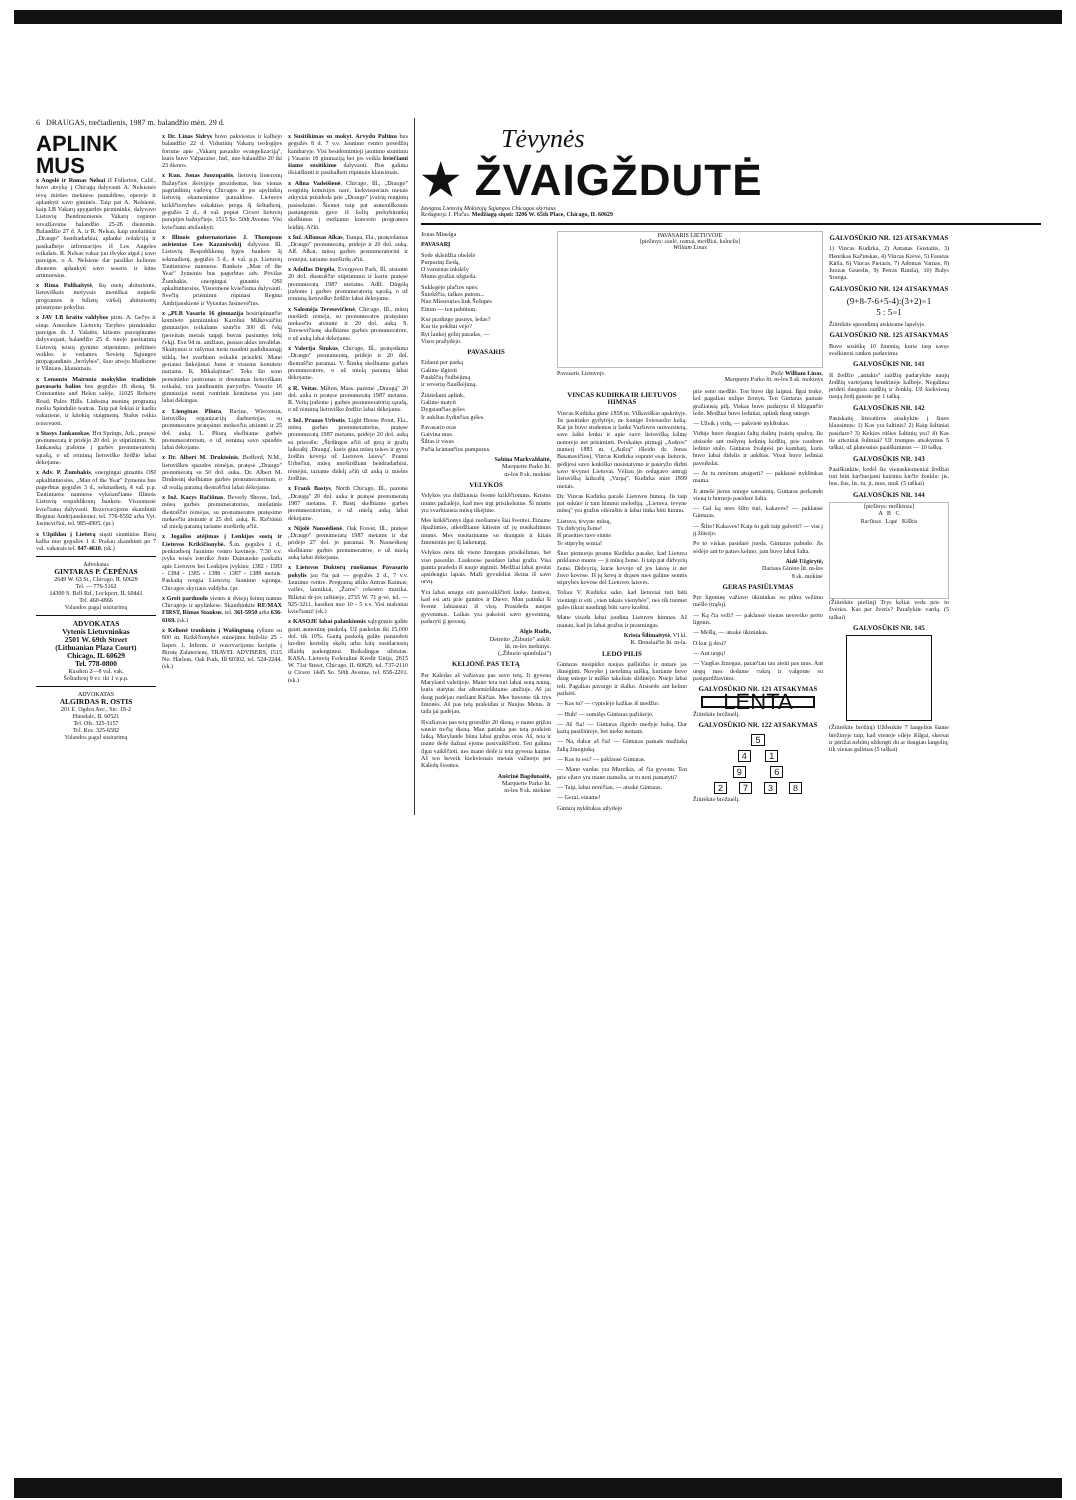6 DRAUGAS, trečiadienis, 1987 m. balandžio mėn. 29 d.
APLINK
MUS
x Angelė ir Romas Nelsai iš Fullerton, Calif., buvo atvykę į Chicagą dalyvauti A. Nelsienės tėvų mirties metinėse pamaldose, operoje ir aplankyti savo giminės. Taip pat A. Nelsienė, kaip LB Vakarų apygardos pirmininkė, dalyvavo Lietuvių Bendruomenės Vakarų regiono suvažiavime balandžio 25-26 dienomis. Balandžio 27 d. A. ir R. Nelsai, kaip nuolatiniai „Draugo" bendradarbiai, aplankė redakciją ir pasikalbėjo informacijos iš Los Angeles reikalais. R. Nelsas vakar jau išvyko atgal į savo pareigas, o A. Nelsienė dar pasiliko kelioms dienoms aplankyti savo seseris ir kitus artimuosius.
x Rima Polikaitytė, šių metų abiturientė, lietuviškais motyvais meniškai nupiešė programos ir bilietų viršelį abiturientų pristatymo pokyliui.
x JAV LB krašto valdybos pirm. A. Gečys ir einąs Amerikos Lietuvių Tarybos pirmininko pareigas dr. J. Valaitis, kitiems pareigūnams dalyvaujant, balandžio 25 d. turėjo pasitarimą Lietuvių teisių gynimo stiprinimo, politinės veiklos ir vedamos Sovietų Sąjungos propagandinės „brolybės", šiuo atveju Madisono ir Vilniaus, klausimais.
x Lemonto Maironio mokyklos tradicinis pavasario balius bus gegužės 16 dieną, St. Constantine and Helen salėje, 11025 Roberts Road, Palos Hills. Linksmą meninę programą ruošia Spindulio teatras. Taip pat šokiai ir karšta vakarienė, ir kitokių staigmenų. Stalus reikia rezervuoti.
x Stasys Jankauskas, Hot Springs, Ark., pratęsė prenumeratą ir pridėjo 20 dol. jo stiprinimui. St. Jankauską įrašome į garbės prenumeratorių sąrašą, o už rėmimą lietuviško žodžio labai dėkojame.
x Adv. P. Žumbakis, energingai ginantis OSI apkaltintuosius, „Man of the Year" žymeniu bus pagerbtas gegužės 3 d., sekmadienį, 4 val. p.p. Tautiniuose namuose vyksiančiame Illinois Lietuvių respublikonų bankete. Visuomenė kviečiama dalyvauti. Rezervacijoms skambinti Reginai Andrijauskienei, tel. 776-6592 arba Vyt. Jasinevičiui, tel. 985-4905. (pr.)
x Užpildau į Lietuvą siųsti siuntinius Rusų kalba nuo gegužės 1 d. Prašau skambinti po 7 val. vakarais tel. 847-4610. (sk.)
Advokatas
GINTARAS P. ČEPĖNAS
2649 W. 63 St., Chicago, IL 60629
Tel. — 776-5162
14300 S. Bell Rd., Lockport, IL 60441
Tel. 460-4866
Valandos pagal susitarimą
ADVOKATAS
Vytenis Lietuvninkas
2501 W. 69th Street
(Lithuanian Plaza Court)
Chicago, IL 60629
Tel. 778-0800
Kasdien 2—8 val. vak.
Šeštadienį 9 v.r. iki 1 v.p.p.
ADVOKATAS
ALGIRDAS R. OSTIS
201 E. Ogden Ave., Ste. 18-2
Hinsdale, IL 60521
Tel. Ofs. 325-3157
Tel. Rez. 325-6582
Valandos pagal susitarimą
x Dr. Linas Sidrys buvo pakviestas ir kalbėjo balandžio 22 d. Vidurinių Vakarų teologijos forume apie „Vakarų pasaulio evangelizaciją", kuris buvo Valparaiso, Ind., nuo balandžio 20 iki 23 dienos.
x Kun. Jonas Juozupaitis, lietuvių liuteronų Bažnyčios išeivijoje prezidentas, bus vienas pagrindinių vadovų Chicagos ir jos apylinkių lietuvių ekumeninėse pamaldose. Lietuvos krikščionybės sukakties proga šį šeštadienį, gegužės 2 d., 4 val. popiet Cicero lietuvių parapijos bažnyčioje, 1515 So. 50th Avenue. Visi kviečiami atsilankyti.
x Illinois gubernatoriaus J. Thompson asistentas Leo Kazaniwskij dalyvaus Ill. Lietuvių Respublikonų lygos bankete šį sekmadienį, gegužės 3 d., 4 val. p.p. Lietuvių Tautiniuose namuose. Bankete „Man of the Year" žymeniu bus pagerbtas adv. Povilas Žumbakis, energingai ginantis OSI apkaltintuosius. Visuomenė kviečiama dalyvauti. Svečių priėmimu rūpinasi Regina Andrijauskienė ir Vytautas Jasinevičius.
x „PLB Vasario 16 gimnazija besirūpinančio komiteto pirmininkui Karoliui Milkovaičiui gimnazijos reikalams siunčiu 300 dl. čekį (pereitais metais taipgi buvau pasiuntęs tokį čekį). Esu 94 m. amžiaus, pusiau aklas invalidas. Skaitymui ir rašymui turiu naudoti padidinamąjį stiklą, bet svarbiam reikalui prisidėti. Mano geriausi linkėjimai Jums ir visiems komiteto nariams. K. Mikalajūnas". Toks šio seno pensininko jautrumas ir dosnumas lietuviškam reikalui, yra jaudinantis pavyzdys. Vasario 16 gimnazijai remti centrinis komitetas yra jam labai dėkingas.
x Lionginas Pliura, Racine, Wisconsin, lietuviškų organizacijų darbuotojas, su prenumeratos pratęsimo mokesčiu atsiuntė ir 25 dol. auką. L. Pliurą skelbiame garbės prenumeratorium, o už rėmimą savo spaudos labai dėkojame.
x Dr. Albert M. Drukteinis, Bedford, N.M., lietuviškos spaudos rėmėjas, pratęsė „Draugo" prenumeratą su 50 dol. auka. Dr. Albert M. Drukteinį skelbiame garbės prenumeratorium, o už realią paramą dienraščiui labai dėkojame.
x Inž. Kazys Račiūnas, Beverly Shores, Ind., mūsų garbės prenumeratorius, nuolatinis dienraščio rėmėjas, su prenumeratos pratęsimo mokesčiu atsiuntė ir 25 dol. auką. K. Račiūnui už mielą paramą tariame nuoširdų ačiū.
x Jogailos atėjimas į Lenkijos sostą ir Lietuvos Krikščionybė. Š.m. gegužės 1 d., penktadienį Jaunimo centro kavinėje, 7:30 v.v. įvyks teisės istoriko Jono Dainausko paskaita apie Lietuvos bei Lenkijos įvykius: 1382 - 1383 - 1384 - 1385 - 1386 - 1387 - 1388 metais. Paskaitą rengia Lietuvių Jaunimo sąjunga, Chicagos skyriaus valdyba. (pr.
x Greit parduodu vienos ir dviejų šeimų namus Chicagoje ir apylinkėse. Skambinkite RE/MAX FIRST, Rimas Stankus, tel. 361-5950 arba 636-6169. (sk.)
x Kelionė traukiniu į Wašingtoną ryšium su 600 m. Krikščionybės minėjimu birželio 25 - liepos 1. Inform. ir rezervacijoms kreiptis į Birutę Zalatorienę, TRAVEL ADVISERS, 1515 No. Harlem, Oak Park, Ill 60302, tel. 524-2244. (sk.)
x Susitikimas su mokyt. Arvydu Paltinu bus gegužės 8 d. 7 v.v. Jaunimo centro posėdžių kambaryje. Visi besidomintieji jaunimo siuntimu į Vasario 16 gimnaziją bei jos veikla kviečiami šiame susitikime dalyvauti. Bus galima išsiaiškinti ir pasikalbėti rūpimais klausimais.
x Alina Vadeišienė, Chicago, Ill., „Draugo" renginių komisijos narė, kiekvieneriais metais atkyviai prisideda prie „Draugo" įvairių renginių pasisekimo. Šiemet taip pat asmeniškomis pastangomis gavo iš kelių prekybininkų skelbimus į ruošiamo koncerto programos leidinį. Ačiū.
x Inž. Alfonsas Alkas, Tampa, Fla., pratęsdamas „Draugo" prenumeratą, pridėjo ir 20 dol. auką. Alf. Alkai, mūsų garbės prenumeratoriui ir rėmėjui, tariame nuoširdų ačiū.
x Adolfas Dirgėla, Evergreen Park, Ill, atsiuntė 20 dol. dienraščio stiprinimui ir kartu pratęsė prenumeratą 1987 metams. Adlf. Dirgėlą įrašome į garbės prenumeratorių sąrašą, o už rėmimą lietuviško žodžio labai dėkojame.
x Salomėja Teresevičienė, Chicago, Ill., mūsų nuoširdi rėmėja, su prenumeratos pratęsimo mokesčiu atsiuntė ir 20 dol. auką S. Teresevičienę skelbiame garbės prenumeratore, o už auką labai dėkojame.
x Valerija Šimkus, Chicago, Ill., pratęsdama „Draugo" prenumeratą, pridėjo ir 20 dol. dienraščio paramai. V. Šimkų skelbiame garbės prenumeratore, o už mielą paramą labai dėkojame.
x R. Veitas, Milton, Mass. parėmė „Draugą" 20 dol. auka ir pratęsė prenumeratą 1987 metams. R. Veitą įrašome į garbės prenumeratorių sąrašą, o už rėmimą lietuviško žodžio labai dėkojame.
x Inž. Pranas Urbutis, Light House Point, Fla., mūsų garbės prenumeratorius, pratęsė prenumeratą 1987 metams, pridėjo 20 dol. auką su prierašu: „Širdingas ačiū už gerą ir gražų laikraštį ‚Draugą', kuris gina mūsų teises ir gyvu žodžiu kovoja už Lietuvos laisvę". Pranui Urbučiui, mūsų nuoširdžiam bendradarbiui, rėmėjui, tariame didelį ačiū už auką ir mielus žodžius.
x Frank Bastys, North Chicago, Ill., parėmė „Draugą" 20 dol. auka ir pratęsė prenumeratą 1987 metams. F. Bastį skelbiame garbės prenumeratorium, o už mielą auką labai dėkojame.
x Nijolė Nausėdienė, Oak Forest, Ill., pratęsė „Draugo" prenumeratą 1987 metams ir dar pridėjo 27 dol. jo paramai. N. Nausėdienę skelbiame garbės prenumeratore, o už mielą auką labai dėkojame.
x Lietuvos Dukterų ruošiamas Pavasario pokylis jau čia pat — gegužės 2 d., 7 v.v. Jaunimo centre. Programą atliks Antras Kaimas; vaišės, laimikiai, „Žaros" orkestro muzika. Bilietai dr-jos raštinėje, 2735 W. 71 g-vė, tel. — 925-3211, kasdien nuo 10 - 5 v.v. Visi maloniai kviečiami! (sk.)
x KASOJE labai palankiomis sąlygomis galite gauti asmeninę paskolą. Už paskolas iki 15,000 dol. tik 10%. Gautą paskolą galite panaudoti kredito kortelių skolų arba kitų susidariusių išlaidų padengimui. Reikalingas užstatas. KASA, Lietuvių Federalinė Kredit Unija, 2615 W. 71st Street, Chicago, IL 60629, tel. 737-2110 ir Cicero 1445 So. 50th Avenue, tel. 656-2201. (sk.)
Tėvynės
★ ŽVAIGŽDUTĖ
Įsteigtas Lietuvių Mokytojų Sąjungos Chicagos skyriaus
Redaguoja J. Plačas. Medžiagą siųsti: 3206 W. 65th Place, Chicago, IL 60629
Jonas Minelga
PAVASARĮ
Sode skleidžia obelėlė
Purpurinį žiedą,
O varnėnas inkilėly
Mums gražiai užgieda.
Suklegėjo plačios upės:
Šniokščia, taškos putom...
Nuo Missouries link Šešupės
Eitum — ten pabūtum.
Kur pradingo pusnys, ledas?
Kur tie pokštai vėjo?
Ryt lankoj gėlių paradas, —
Visos pražydėjo.
PAVASARIS
Eidami per parką
Galime išgirsti
Paukščių čiulbėjimą
ir voverių čiauškėjimą.
Žiūrėdami aplink,
Galime matyti
Dygstančias gėles
Ir aukštas žydinčias gėles.
Pavasario oras
Gaivina mus.
Šiltas ir visus
Pučia krintančius pumpurus.
Sabina Markvaldaitė,
Marquette Parko lit.
m-los 8 sk. mokinė
VELYKOS
Velykos yra didžiausia šventė krikščionims. Kristus mums pažadėjo, kad mes irgi prisikelsime. Ši mintis yra svarbiausia mūsų tikėjime.
Mes krikščionys ilgai ruošiamės šiai šventei. Einame išpažinties, atleidžiame kitiems už jų nusikaltimus mums. Mes susitariname su draugais ir kitais žmonėmis per šį laikotarpį.
Velykos nėra tik vieno žmogaus prisikėlimas, bet viso pasaulio. Laukuose pasidaro labai gražu. Visa gamta pradeda iš naujo atgimti. Medžiai labai greitai apsidengia lapais. Maži gyvulėliai išeina iš savo urvų.
Yra labai smagu eiti pasivaikščioti lauke. Jautiesi, kad esi arti prie gamtos ir Dievo. Man patinka ši šventė labiausiai iš visų. Prasideda naujas gyvenimas. Laikas yra pakeisti savo gyvenimą, padaryti jį geresnį.
Algis Rudis,
Detroito „Žiburio" aukšt.
lit. m-los mokinys.
(„Žiburio spinduliai")
KELIONĖ PAS TETĄ
Per Kalėdas aš važiavau pas savo tetą. Ji gyvena Maryland valstijoje. Mano teta turi labai seną namą, kuris statytas dar aštuonioliktame amžiuje. Aš jai daug padėjau ruošiant Kūčias. Mes buvome tik trys žmonės. Aš pas tetą praleidau ir Naujus Metus. Ir tada jai padėjau.
Išvažiavau pas tetą gruodžio 20 dieną, o namo grįžau sausio trečią dieną. Man patinka pas tetą praleisti laiką. Marylande būna labai gražus oras. Aš, teta ir mano dėdė dažnai ėjome pasivaikščioti. Ten galima ilgai vaikščioti, nes mano dėdė ir teta gyvena kaime. Aš ten beveik kiekvienais metais važiuoju per Kalėdų šventes.
Aušrinė Bagdonaitė,
Marquette Parko lit.
m-los 8 sk. mokinė
PAVASARIS LIETUVOJE
[piešinys: saulė, namai, medžiai, kalnelis]
William Linas
Pavasaris Lietuvoje. Piešė William Linas,
Marquette Parko lit. m-los 8 sk. mokinys
VINCAS KUDIRKA IR LIETUVOS HIMNAS
Vincas Kudirka gimė 1858 m. Vilkaviškio apskrityje. Jis pasirinko gydytojo, ne kunigo šviesuolio kelią. Kai jis buvo studentas ir lankė Varšuvos universitetą, save laikė lenku ir apie savo lietuvišką kilmę nenorėjo net prisiminti. Perskaitęs pirmąjį „Aušros" numerį 1883 m. („Aušrą" išleido dr. Jonas Basanavičius), Vincas Kudirka suprato esąs lietuvis, gėdijosi savo lenkiško nusistatymo ir pasiryžo dirbti savo tėvynei Lietuvai. Vėliau jis redagavo antrąjį lietuvišką laikraštį „Varpą". Kudirka mirė 1899 metais.
Dr. Vincas Kudirka parašė Lietuvos himną. Jis taip pat sukūrė ir tam himnui melodiją. „Lietuva, tėvyne mūsų" yra gražus eilėraštis ir labai tinka būti himnu.
Lietuva, tėvyne mūsų,
Tu didvyrių žeme!
Iš praeities tavo sūnūs
Te stiprybę semia!
Šiuo pirmuoju posmu Kudirka pasako, kad Lietuva priklauso mums — ji mūsų žemė. Ji taip pat didvyrių žemė. Didvyrių, kurie kovojo už jos laisvę ir net žuvo kovose. Iš jų kovų ir drąsos mes galime semtis stiprybės kovose dėl Lietuvos laisvės.
Toliau V. Kudirka sako, kad lietuviai turi būti vieningi ir eiti „vien takais vienybės", nes tik tuomet galės tikrai naudingi būti savo kraštui.
Mane visada labai jaudina Lietuvos himnas. Aš manau, kad jis labai gražus ir prasmingas.
Krista Šilimaitytė, VI kl.
K. Donelaičio lit. m-la.
LEDO PILIS
Gintaras nusipirko naujas pašliūžas ir nutarė jas išmėginti. Nuvyko į netolimą mišką, kuriame buvo daug sniego ir miško takeliais slidinėjo. Nuėjo labai toli. Pagaliau pavargo ir išalko. Atsisėdo ant kelmo pailsėti.
— Kas tu? — cyptelėjo kažkas iš medžio.
— Huh! — sumišęs Gintaras pažiūrėjo.
— Aš čia! — Gintaras išgirdo medyje balsą. Dar kartą pasižiūrėjo, bet nieko nematė.
— Na, dabar aš čia! — Gintaras pamatė mažiuką žalią žmogiuką.
— Kas tu esi? — paklausė Gintaras.
— Mano vardas yra Murzikis, aš čia gyvenu. Ten prie ežero yra mano namelis, ar tu nori pamatyti?
— Taip, labai norėčiau, — atsakė Gintaras.
— Gerai, einame!
Gintarą nykštukas atlydėjo
prie seno medžio. Ten buvo ilgi laiptai. Ilgai truko, kol pagaliau nulipo žemyn. Ten Gintaras pamatė gražiausią pilį. Viskas buvo padaryta iš blizgančio ledo. Medžiai buvo lediniai, aplink daug sniego.
— Užeik į vidų, — pakvietė nykštukas.
Viduje buvo daugiau šaltų daiktų įvairių spalvų. Jie atsisėdo ant mėlynų ledinių kėdžių, prie raudono ledinio stalo. Gintaras žvalgėsi po kambarį, kuris buvo labai didelis ir aukštas. Visur buvo lediniai paveikslai.
— Ar tu norėtum atsigerti? — paklausė nykštukas mama.
Ji atnešė jiems sniego sausainių. Gintaras perkando vieną ir burnoje pasidarė šalta.
— Gal ką nors šilto turi, kakavos? — paklausė Gintaras.
— Šilto! Kakavos! Kaip tu gali taip galvoti? — visi į jį žiūrėjo.
Po to viskas pasidarė juoda. Gintaras pabudo. Jis sėdėjo ant to paties kelmo, jam buvo labai šalta.
Aidė Užgirytė,
Dariaus Girėno lit. m-los
8 sk. mokinė
GERAS PASIŪLYMAS
Pro ligoninę važiavo ūkininkas su pilnu vežimu mėšlo (trąšų).
— Ką čia veži? — paklausė vienas nesveiko proto ligonis.
— Mėšlą, — atsakė ūkininkas.
O kur jį dėsi?
— Ant uogų!
— Vargšas žmogau, patarčiau tau ateiti pas mus. Ant uogų mes dedame cukrų ir valgome su pasigardžiavimu.
GALVOSŪKIO NR. 121 ATSAKYMAS
LENTA
Žiūrėkite brėžinėlį.
GALVOSŪKIO NR. 122 ATSAKYMAS
5
4 1
9 6
2738
Žiūrėkite brėžinėlį.
GALVOSŪKIO NR. 123 ATSAKYMAS
1) Vincas Kudirka, 2) Antanas Gustaitis, 3) Henrikas Kačinskas, 4) Vincas Krėvė, 5) Faustas Kirša, 6) Vincas Pietaris, 7) Adomas Varnas, 8) Juozas Gruodis, 9) Petras Rimša), 10) Balys Sruoga.
GALVOSŪKIO NR. 124 ATSAKYMAS
(9+8-7-6+5-4):(3+2)=1
5 : 5=1
Žiūrėkite sprendimą atskirame lapelyje.
GALVOSŪKIO NR. 125 ATSAKYMAS
Buvo susitikę 10 žmonių, kurie tarp savęs sveikinosi rankos padavimu.
GALVOSŪKIS NR. 141
Iš žodžio „antakis" raidžių padarykite naujų žodžių vartojamų bendrinėje kalboje. Negalima pridėti daugiau raidžių ir ženklų. Už kiekvieną naują žodį gausite po 1 tašką.
GALVOSŪKIS NR. 142
Pasiskaitę literatūros atsakykite į šiuos klausimus: 1) Kas yra šaltinis? 2) Kaip šaltiniai pasidaro? 3) Kokios rūšies šaltinių yra? 4) Kas tie artezinai šuliniai? Už trumpus atsakymus 5 taškai, už platesnius paaiškinimus — 10 taškų.
GALVOSŪKIS NR. 143
Paaiškinkite, kodėl šie vienaskiemeniai žodžiai turi būti kirčiuojami kairiniu kirčio ženklu: jis, bus, žus, lis, tu, ji, mus, muš. (5 taškai)
GALVOSŪKIS NR. 144
[piešinys: meškėnas]
A B C
Racūnas Lapė Kiškis
(Žiūrėkite piešinį) Trys keliai veda prie to žvėries. Kas per žvėris? Parašykite vardą. (5 taškai)
GALVOSŪKIS NR. 145
(Žiūrėkite brėžinį) Uždenkite 7 langelius šiame brėžinyje taip, kad vienoje eilėje išilgai, skersai ir įstrižai nebūtų uždengti du ar daugiau langelių; tik vienas galimas (5 taškai)